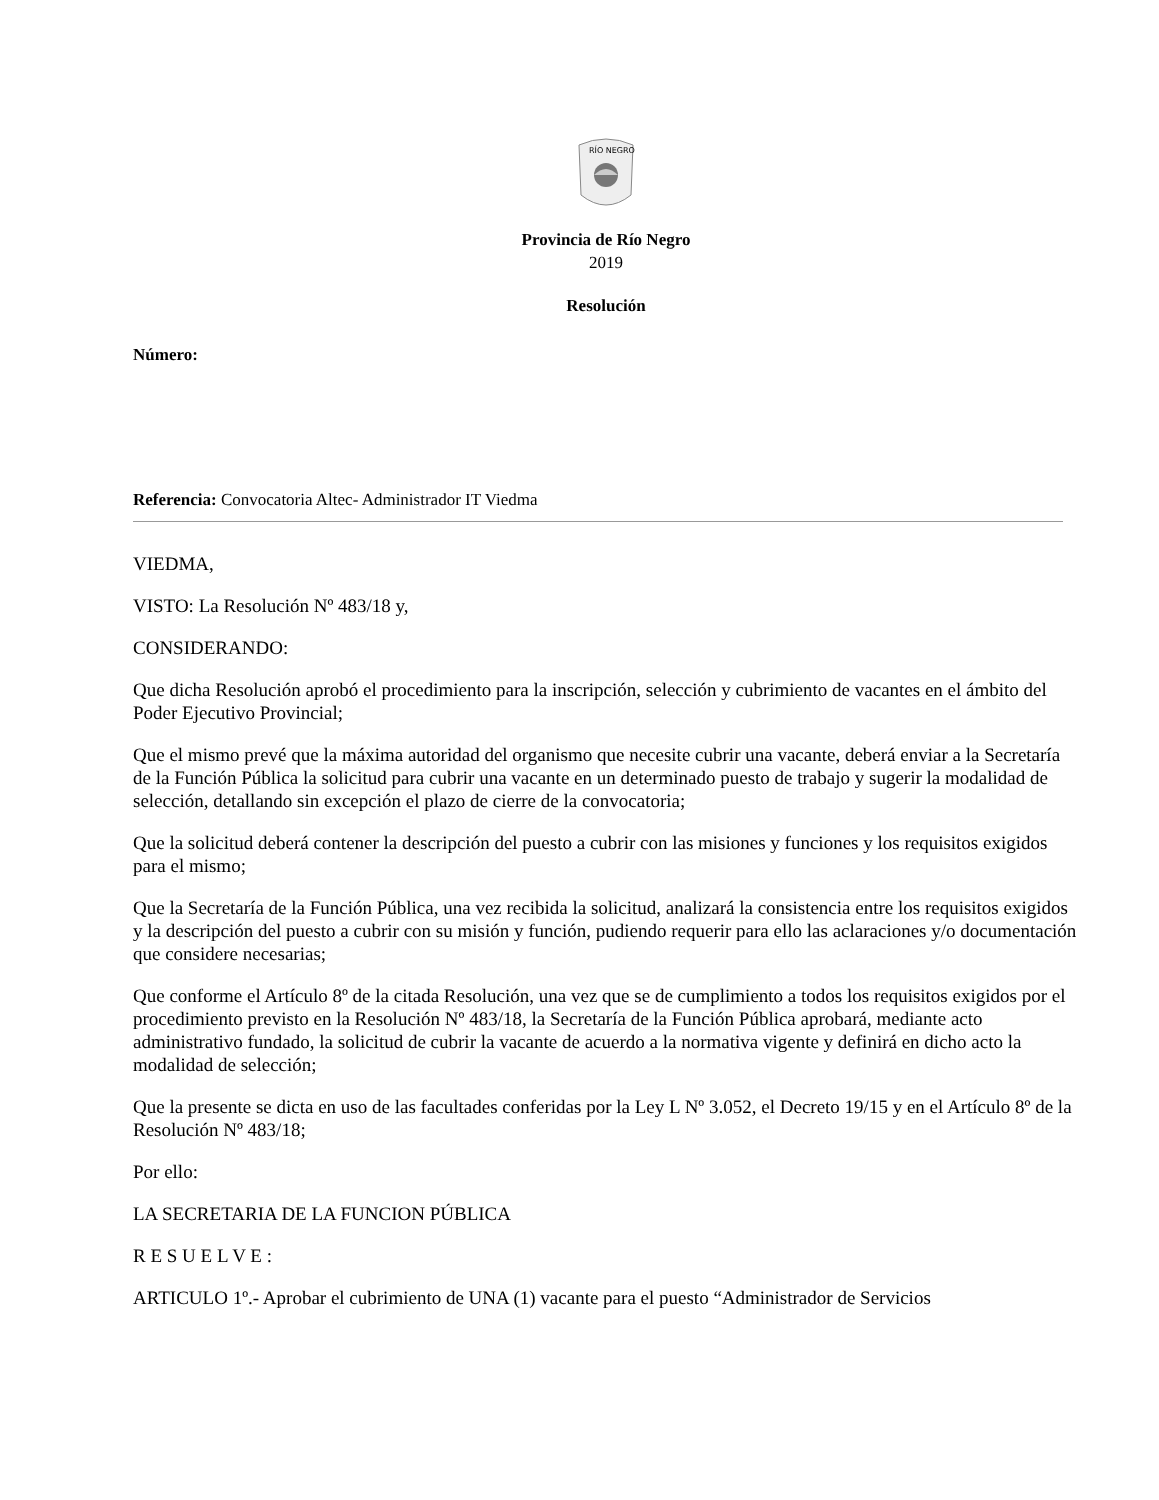RÍO NEGRO
Provincia de Río Negro
2019
Resolución
Número:
Referencia: Convocatoria Altec- Administrador IT Viedma
VIEDMA,
VISTO: La Resolución Nº 483/18 y,
CONSIDERANDO:
Que dicha Resolución aprobó el procedimiento para la inscripción, selección y cubrimiento de vacantes en el ámbito del Poder Ejecutivo Provincial;
Que el mismo prevé que la máxima autoridad del organismo que necesite cubrir una vacante, deberá enviar a la Secretaría de la Función Pública la solicitud para cubrir una vacante en un determinado puesto de trabajo y sugerir la modalidad de selección, detallando sin excepción el plazo de cierre de la convocatoria;
Que la solicitud deberá contener la descripción del puesto a cubrir con las misiones y funciones y los requisitos exigidos para el mismo;
Que la Secretaría de la Función Pública, una vez recibida la solicitud, analizará la consistencia entre los requisitos exigidos y la descripción del puesto a cubrir con su misión y función, pudiendo requerir para ello las aclaraciones y/o documentación que considere necesarias;
Que conforme el Artículo 8º de la citada Resolución, una vez que se de cumplimiento a todos los requisitos exigidos por el procedimiento previsto en la Resolución Nº 483/18, la Secretaría de la Función Pública aprobará, mediante acto administrativo fundado, la solicitud de cubrir la vacante de acuerdo a la normativa vigente y definirá en dicho acto la modalidad de selección;
Que la presente se dicta en uso de las facultades conferidas por la Ley L Nº 3.052, el Decreto 19/15 y en el Artículo 8º de la Resolución Nº 483/18;
Por ello:
LA SECRETARIA DE LA FUNCION PÚBLICA
R E S U E L V E :
ARTICULO 1º.- Aprobar el cubrimiento de UNA (1) vacante para el puesto “Administrador de Servicios